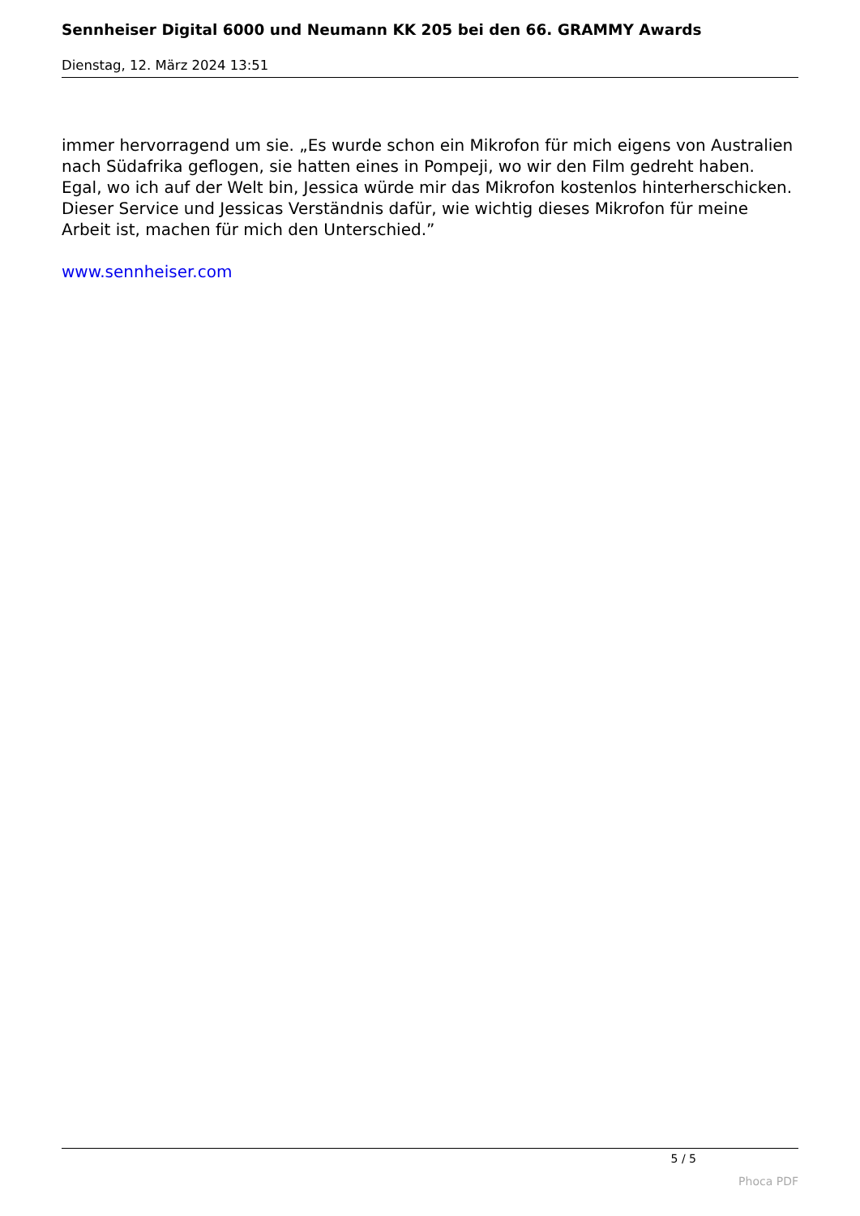Sennheiser Digital 6000 und Neumann KK 205 bei den 66. GRAMMY Awards
Dienstag, 12. März 2024 13:51
immer hervorragend um sie. „Es wurde schon ein Mikrofon für mich eigens von Australien nach Südafrika geflogen, sie hatten eines in Pompeji, wo wir den Film gedreht haben. Egal, wo ich auf der Welt bin, Jessica würde mir das Mikrofon kostenlos hinterherschicken. Dieser Service und Jessicas Verständnis dafür, wie wichtig dieses Mikrofon für meine Arbeit ist, machen für mich den Unterschied.”
www.sennheiser.com
5 / 5
Phoca PDF